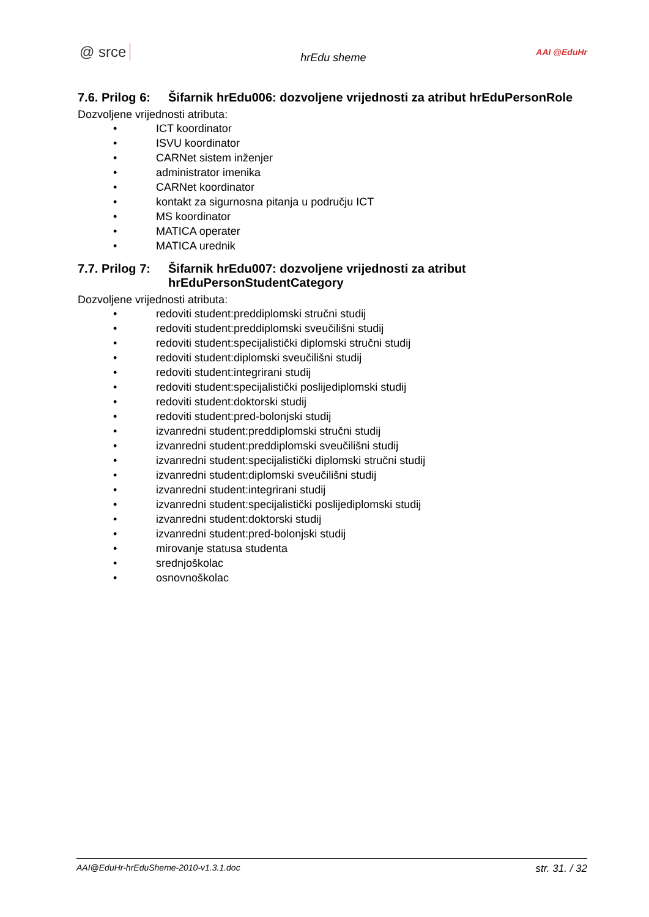@ srce hrEdu sheme AAI @EduHr
7.6. Prilog 6: Šifarnik hrEdu006: dozvoljene vrijednosti za atribut hrEduPersonRole
Dozvoljene vrijednosti atributa:
• ICT koordinator
• ISVU koordinator
• CARNet sistem inženjer
• administrator imenika
• CARNet koordinator
• kontakt za sigurnosna pitanja u području ICT
• MS koordinator
• MATICA operater
• MATICA urednik
7.7. Prilog 7: Šifarnik hrEdu007: dozvoljene vrijednosti za atribut hrEduPersonStudentCategory
Dozvoljene vrijednosti atributa:
• redoviti student:preddiplomski stručni studij
• redoviti student:preddiplomski sveučilišni studij
• redoviti student:specijalistički diplomski stručni studij
• redoviti student:diplomski sveučilišni studij
• redoviti student:integrirani studij
• redoviti student:specijalistički poslijediplomski studij
• redoviti student:doktorski studij
• redoviti student:pred-bolonjski studij
• izvanredni student:preddiplomski stručni studij
• izvanredni student:preddiplomski sveučilišni studij
• izvanredni student:specijalistički diplomski stručni studij
• izvanredni student:diplomski sveučilišni studij
• izvanredni student:integrirani studij
• izvanredni student:specijalistički poslijediplomski studij
• izvanredni student:doktorski studij
• izvanredni student:pred-bolonjski studij
• mirovanje statusa studenta
• srednjoškolac
• osnovnoškolac
AAI@EduHr-hrEduSheme-2010-v1.3.1.doc str. 31. / 32